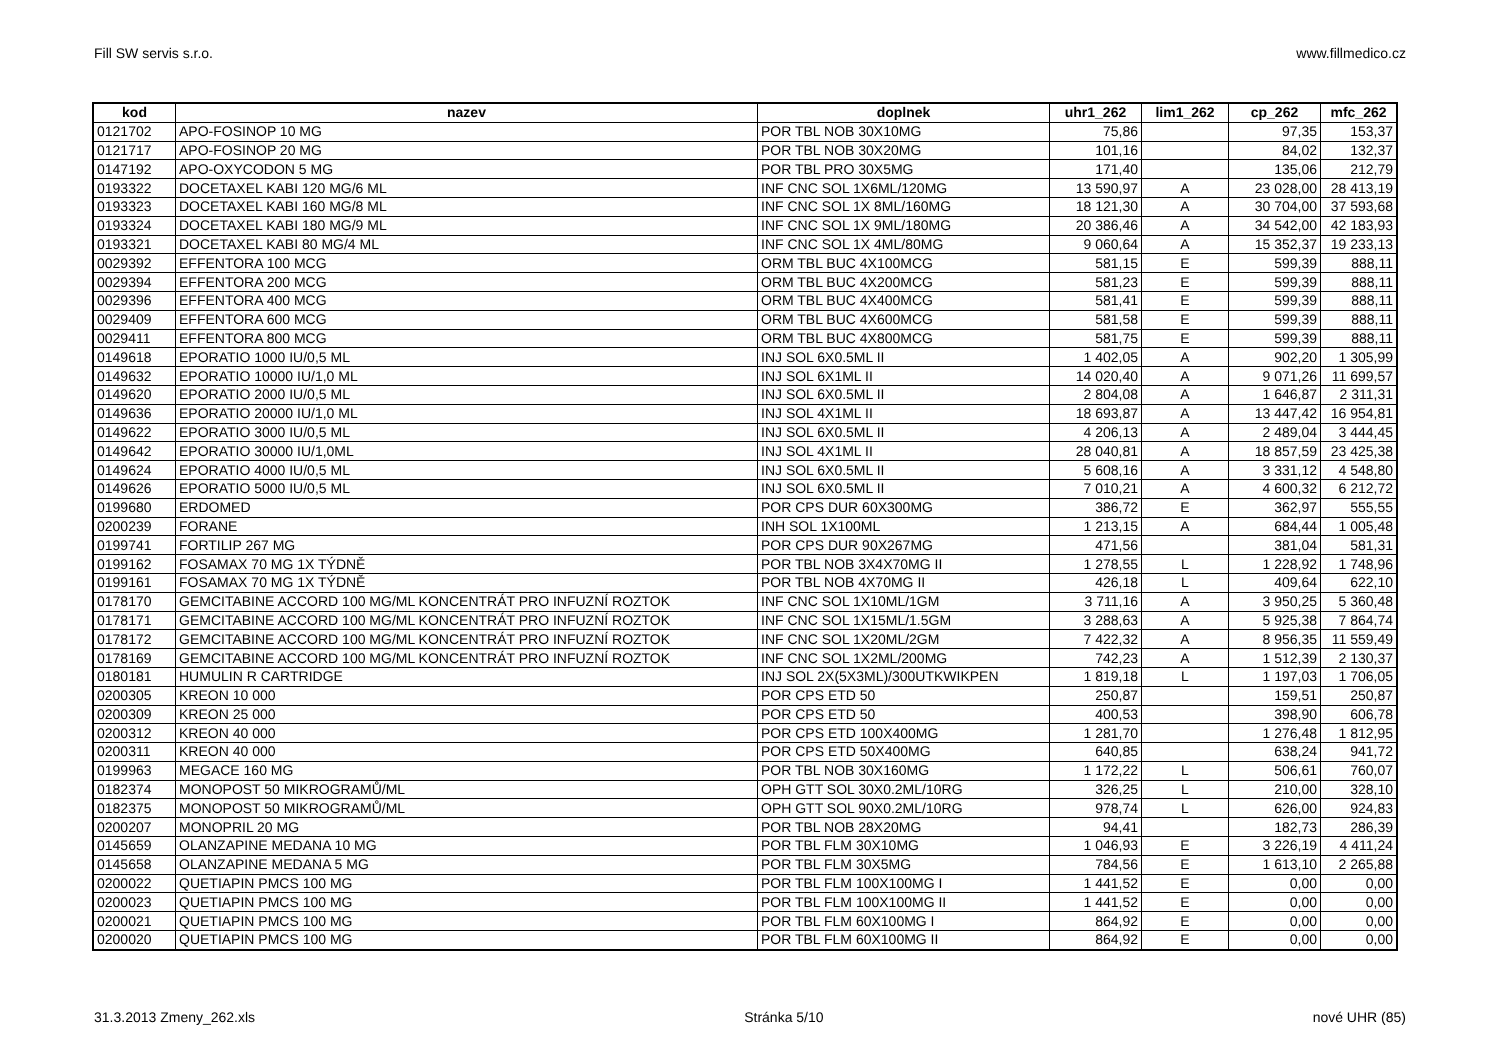Fill SW servis s.r.o. www.fillmedico.cz
| kod | nazev | doplnek | uhr1_262 | lim1_262 | cp_262 | mfc_262 |
| --- | --- | --- | --- | --- | --- | --- |
| 0121702 | APO-FOSINOP 10 MG | POR TBL NOB 30X10MG | 75,86 | | 97,35 | 153,37 |
| 0121717 | APO-FOSINOP 20 MG | POR TBL NOB 30X20MG | 101,16 | | 84,02 | 132,37 |
| 0147192 | APO-OXYCODON 5 MG | POR TBL PRO 30X5MG | 171,40 | | 135,06 | 212,79 |
| 0193322 | DOCETAXEL KABI 120 MG/6 ML | INF CNC SOL 1X6ML/120MG | 13 590,97 | A | 23 028,00 | 28 413,19 |
| 0193323 | DOCETAXEL KABI 160 MG/8 ML | INF CNC SOL 1X 8ML/160MG | 18 121,30 | A | 30 704,00 | 37 593,68 |
| 0193324 | DOCETAXEL KABI 180 MG/9 ML | INF CNC SOL 1X 9ML/180MG | 20 386,46 | A | 34 542,00 | 42 183,93 |
| 0193321 | DOCETAXEL KABI 80 MG/4 ML | INF CNC SOL 1X 4ML/80MG | 9 060,64 | A | 15 352,37 | 19 233,13 |
| 0029392 | EFFENTORA 100 MCG | ORM TBL BUC 4X100MCG | 581,15 | E | 599,39 | 888,11 |
| 0029394 | EFFENTORA 200 MCG | ORM TBL BUC 4X200MCG | 581,23 | E | 599,39 | 888,11 |
| 0029396 | EFFENTORA 400 MCG | ORM TBL BUC 4X400MCG | 581,41 | E | 599,39 | 888,11 |
| 0029409 | EFFENTORA 600 MCG | ORM TBL BUC 4X600MCG | 581,58 | E | 599,39 | 888,11 |
| 0029411 | EFFENTORA 800 MCG | ORM TBL BUC 4X800MCG | 581,75 | E | 599,39 | 888,11 |
| 0149618 | EPORATIO 1000 IU/0,5 ML | INJ SOL 6X0.5ML II | 1 402,05 | A | 902,20 | 1 305,99 |
| 0149632 | EPORATIO 10000 IU/1,0 ML | INJ SOL 6X1ML II | 14 020,40 | A | 9 071,26 | 11 699,57 |
| 0149620 | EPORATIO 2000 IU/0,5 ML | INJ SOL 6X0.5ML II | 2 804,08 | A | 1 646,87 | 2 311,31 |
| 0149636 | EPORATIO 20000 IU/1,0 ML | INJ SOL 4X1ML II | 18 693,87 | A | 13 447,42 | 16 954,81 |
| 0149622 | EPORATIO 3000 IU/0,5 ML | INJ SOL 6X0.5ML II | 4 206,13 | A | 2 489,04 | 3 444,45 |
| 0149642 | EPORATIO 30000 IU/1,0ML | INJ SOL 4X1ML II | 28 040,81 | A | 18 857,59 | 23 425,38 |
| 0149624 | EPORATIO 4000 IU/0,5 ML | INJ SOL 6X0.5ML II | 5 608,16 | A | 3 331,12 | 4 548,80 |
| 0149626 | EPORATIO 5000 IU/0,5 ML | INJ SOL 6X0.5ML II | 7 010,21 | A | 4 600,32 | 6 212,72 |
| 0199680 | ERDOMED | POR CPS DUR 60X300MG | 386,72 | E | 362,97 | 555,55 |
| 0200239 | FORANE | INH SOL 1X100ML | 1 213,15 | A | 684,44 | 1 005,48 |
| 0199741 | FORTILIP 267 MG | POR CPS DUR 90X267MG | 471,56 | | 381,04 | 581,31 |
| 0199162 | FOSAMAX 70 MG 1X TÝDNĚ | POR TBL NOB 3X4X70MG II | 1 278,55 | L | 1 228,92 | 1 748,96 |
| 0199161 | FOSAMAX 70 MG 1X TÝDNĚ | POR TBL NOB 4X70MG II | 426,18 | L | 409,64 | 622,10 |
| 0178170 | GEMCITABINE ACCORD 100 MG/ML KONCENTRÁT PRO INFUZNÍ ROZTOK | INF CNC SOL 1X10ML/1GM | 3 711,16 | A | 3 950,25 | 5 360,48 |
| 0178171 | GEMCITABINE ACCORD 100 MG/ML KONCENTRÁT PRO INFUZNÍ ROZTOK | INF CNC SOL 1X15ML/1.5GM | 3 288,63 | A | 5 925,38 | 7 864,74 |
| 0178172 | GEMCITABINE ACCORD 100 MG/ML KONCENTRÁT PRO INFUZNÍ ROZTOK | INF CNC SOL 1X20ML/2GM | 7 422,32 | A | 8 956,35 | 11 559,49 |
| 0178169 | GEMCITABINE ACCORD 100 MG/ML KONCENTRÁT PRO INFUZNÍ ROZTOK | INF CNC SOL 1X2ML/200MG | 742,23 | A | 1 512,39 | 2 130,37 |
| 0180181 | HUMULIN R CARTRIDGE | INJ SOL 2X(5X3ML)/300UTKWIKPEN | 1 819,18 | L | 1 197,03 | 1 706,05 |
| 0200305 | KREON 10 000 | POR CPS ETD 50 | 250,87 | | 159,51 | 250,87 |
| 0200309 | KREON 25 000 | POR CPS ETD 50 | 400,53 | | 398,90 | 606,78 |
| 0200312 | KREON 40 000 | POR CPS ETD 100X400MG | 1 281,70 | | 1 276,48 | 1 812,95 |
| 0200311 | KREON 40 000 | POR CPS ETD 50X400MG | 640,85 | | 638,24 | 941,72 |
| 0199963 | MEGACE 160 MG | POR TBL NOB 30X160MG | 1 172,22 | L | 506,61 | 760,07 |
| 0182374 | MONOPOST 50 MIKROGRAMŮ/ML | OPH GTT SOL 30X0.2ML/10RG | 326,25 | L | 210,00 | 328,10 |
| 0182375 | MONOPOST 50 MIKROGRAMŮ/ML | OPH GTT SOL 90X0.2ML/10RG | 978,74 | L | 626,00 | 924,83 |
| 0200207 | MONOPRIL 20 MG | POR TBL NOB 28X20MG | 94,41 | | 182,73 | 286,39 |
| 0145659 | OLANZAPINE MEDANA 10 MG | POR TBL FLM 30X10MG | 1 046,93 | E | 3 226,19 | 4 411,24 |
| 0145658 | OLANZAPINE MEDANA 5 MG | POR TBL FLM 30X5MG | 784,56 | E | 1 613,10 | 2 265,88 |
| 0200022 | QUETIAPIN PMCS 100 MG | POR TBL FLM 100X100MG I | 1 441,52 | E | 0,00 | 0,00 |
| 0200023 | QUETIAPIN PMCS 100 MG | POR TBL FLM 100X100MG II | 1 441,52 | E | 0,00 | 0,00 |
| 0200021 | QUETIAPIN PMCS 100 MG | POR TBL FLM 60X100MG I | 864,92 | E | 0,00 | 0,00 |
| 0200020 | QUETIAPIN PMCS 100 MG | POR TBL FLM 60X100MG II | 864,92 | E | 0,00 | 0,00 |
31.3.2013 Zmeny_262.xls Stránka 5/10 nové UHR (85)